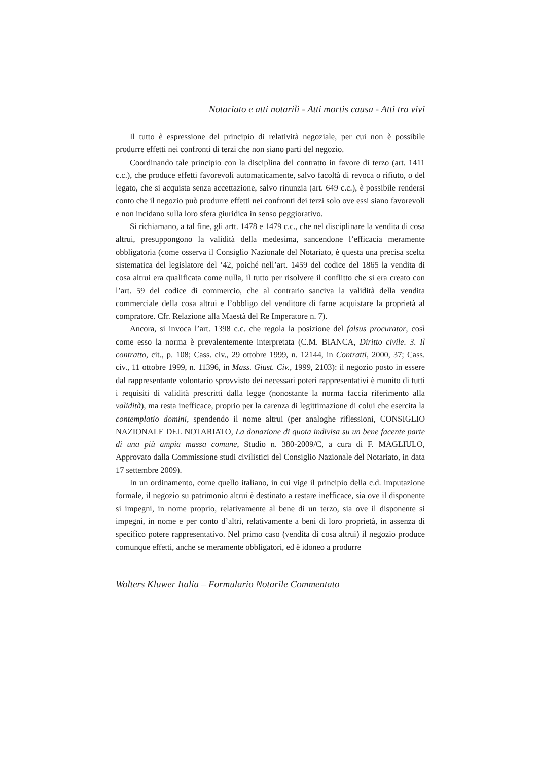Notariato e atti notarili - Atti mortis causa - Atti tra vivi
Il tutto è espressione del principio di relatività negoziale, per cui non è possibile produrre effetti nei confronti di terzi che non siano parti del negozio.
Coordinando tale principio con la disciplina del contratto in favore di terzo (art. 1411 c.c.), che produce effetti favorevoli automaticamente, salvo facoltà di revoca o rifiuto, o del legato, che si acquista senza accettazione, salvo rinunzia (art. 649 c.c.), è possibile rendersi conto che il negozio può produrre effetti nei confronti dei terzi solo ove essi siano favorevoli e non incidano sulla loro sfera giuridica in senso peggiorativo.
Si richiamano, a tal fine, gli artt. 1478 e 1479 c.c., che nel disciplinare la vendita di cosa altrui, presuppongono la validità della medesima, sancendone l’efficacia meramente obbligatoria (come osserva il Consiglio Nazionale del Notariato, è questa una precisa scelta sistematica del legislatore del ’42, poiché nell’art. 1459 del codice del 1865 la vendita di cosa altrui era qualificata come nulla, il tutto per risolvere il conflitto che si era creato con l’art. 59 del codice di commercio, che al contrario sanciva la validità della vendita commerciale della cosa altrui e l’obbligo del venditore di farne acquistare la proprietà al compratore. Cfr. Relazione alla Maestà del Re Imperatore n. 7).
Ancora, si invoca l’art. 1398 c.c. che regola la posizione del falsus procurator, così come esso la norma è prevalentemente interpretata (C.M. BIANCA, Diritto civile. 3. Il contratto, cit., p. 108; Cass. civ., 29 ottobre 1999, n. 12144, in Contratti, 2000, 37; Cass. civ., 11 ottobre 1999, n. 11396, in Mass. Giust. Civ., 1999, 2103): il negozio posto in essere dal rappresentante volontario sprovvisto dei necessari poteri rappresentativi è munito di tutti i requisiti di validità prescritti dalla legge (nonostante la norma faccia riferimento alla validità), ma resta inefficace, proprio per la carenza di legittimazione di colui che esercita la contemplatio domini, spendendo il nome altrui (per analoghe riflessioni, CONSIGLIO NAZIONALE DEL NOTARIATO, La donazione di quota indivisa su un bene facente parte di una più ampia massa comune, Studio n. 380-2009/C, a cura di F. MAGLIULO, Approvato dalla Commissione studi civilistici del Consiglio Nazionale del Notariato, in data 17 settembre 2009).
In un ordinamento, come quello italiano, in cui vige il principio della c.d. imputazione formale, il negozio su patrimonio altrui è destinato a restare inefficace, sia ove il disponente si impegni, in nome proprio, relativamente al bene di un terzo, sia ove il disponente si impegni, in nome e per conto d’altri, relativamente a beni di loro proprietà, in assenza di specifico potere rappresentativo. Nel primo caso (vendita di cosa altrui) il negozio produce comunque effetti, anche se meramente obbligatori, ed è idoneo a produrre
Wolters Kluwer Italia – Formulario Notarile Commentato